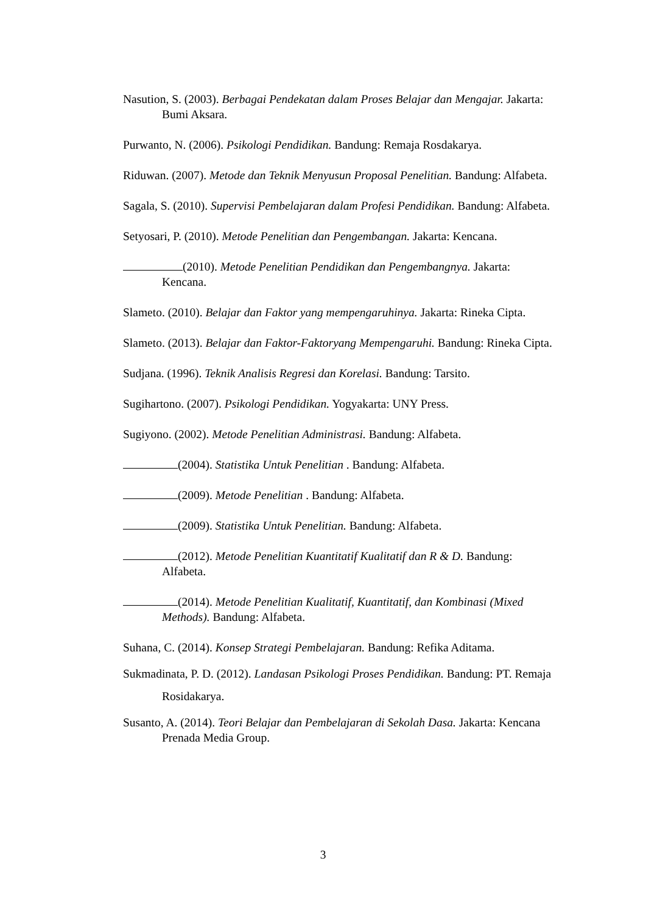Nasution, S. (2003). Berbagai Pendekatan dalam Proses Belajar dan Mengajar. Jakarta: Bumi Aksara.
Purwanto, N. (2006). Psikologi Pendidikan. Bandung: Remaja Rosdakarya.
Riduwan. (2007). Metode dan Teknik Menyusun Proposal Penelitian. Bandung: Alfabeta.
Sagala, S. (2010). Supervisi Pembelajaran dalam Profesi Pendidikan. Bandung: Alfabeta.
Setyosari, P. (2010). Metode Penelitian dan Pengembangan. Jakarta: Kencana.
(2010). Metode Penelitian Pendidikan dan Pengembangnya. Jakarta: Kencana.
Slameto. (2010). Belajar dan Faktor yang mempengaruhinya. Jakarta: Rineka Cipta.
Slameto. (2013). Belajar dan Faktor-Faktoryang Mempengaruhi. Bandung: Rineka Cipta.
Sudjana. (1996). Teknik Analisis Regresi dan Korelasi. Bandung: Tarsito.
Sugihartono. (2007). Psikologi Pendidikan. Yogyakarta: UNY Press.
Sugiyono. (2002). Metode Penelitian Administrasi. Bandung: Alfabeta.
(2004). Statistika Untuk Penelitian . Bandung: Alfabeta.
(2009). Metode Penelitian . Bandung: Alfabeta.
(2009). Statistika Untuk Penelitian. Bandung: Alfabeta.
(2012). Metode Penelitian Kuantitatif Kualitatif dan R & D. Bandung: Alfabeta.
(2014). Metode Penelitian Kualitatif, Kuantitatif, dan Kombinasi (Mixed Methods). Bandung: Alfabeta.
Suhana, C. (2014). Konsep Strategi Pembelajaran. Bandung: Refika Aditama.
Sukmadinata, P. D. (2012). Landasan Psikologi Proses Pendidikan. Bandung: PT. Remaja Rosidakarya.
Susanto, A. (2014). Teori Belajar dan Pembelajaran di Sekolah Dasa. Jakarta: Kencana Prenada Media Group.
3